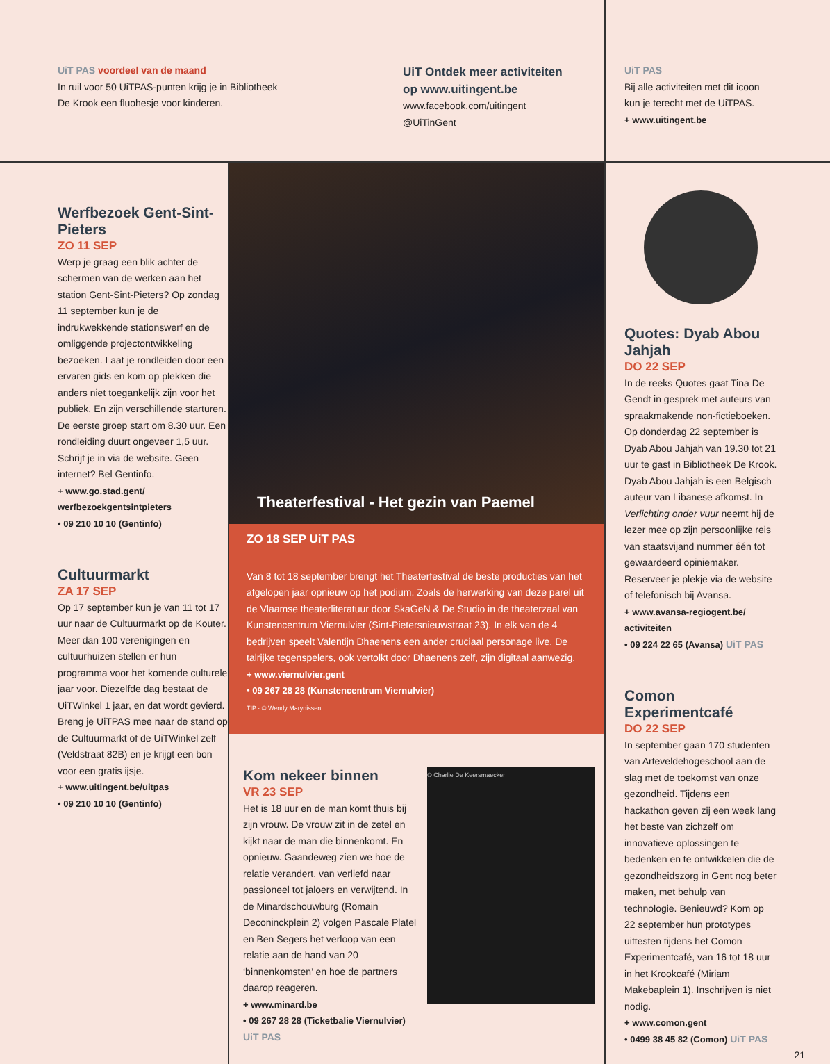UiT PAS voordeel van de maand
In ruil voor 50 UiTPAS-punten krijg je in Bibliotheek
De Krook een fluohesje voor kinderen.
UiT Ontdek meer activiteiten
op www.uitingent.be
www.facebook.com/uitingent
@UiTinGent
UiT PAS
Bij alle activiteiten met dit icoon
kun je terecht met de UiTPAS.
+ www.uitingent.be
Werfbezoek Gent-Sint-Pieters
ZO 11 SEP
Werp je graag een blik achter de schermen van de werken aan het station Gent-Sint-Pieters? Op zondag 11 september kun je de indrukwekkende stationswerf en de omliggende projectontwikkeling bezoeken. Laat je rondleiden door een ervaren gids en kom op plekken die anders niet toegankelijk zijn voor het publiek. En zijn verschillende starturen. De eerste groep start om 8.30 uur. Een rondleiding duurt ongeveer 1,5 uur. Schrijf je in via de website. Geen internet? Bel Gentinfo.
+ www.go.stad.gent/ werfbezoekgentsintpieters
• 09 210 10 10 (Gentinfo)
Cultuurmarkt
ZA 17 SEP
Op 17 september kun je van 11 tot 17 uur naar de Cultuurmarkt op de Kouter. Meer dan 100 verenigingen en cultuurhuizen stellen er hun programma voor het komende culturele jaar voor. Diezelfde dag bestaat de UiTWinkel 1 jaar, en dat wordt gevierd. Breng je UiTPAS mee naar de stand op de Cultuurmarkt of de UiTWinkel zelf (Veldstraat 82B) en je krijgt een bon voor een gratis ijsje.
+ www.uitingent.be/uitpas
• 09 210 10 10 (Gentinfo)
Theaterfestival - Het gezin van Paemel
ZO 18 SEP UiT PAS
Van 8 tot 18 september brengt het Theaterfestival de beste producties van het afgelopen jaar opnieuw op het podium. Zoals de herwerking van deze parel uit de Vlaamse theaterliteratuur door SkaGeN & De Studio in de theaterzaal van Kunstencentrum Viernulvier (Sint-Pietersnieuwstraat 23). In elk van de 4 bedrijven speelt Valentijn Dhaenens een ander cruciaal personage live. De talrijke tegenspelers, ook vertolkt door Dhaenens zelf, zijn digitaal aanwezig.
+ www.viernulvier.gent
• 09 267 28 28 (Kunstencentrum Viernulvier)
TIP · © Wendy Marynissen
Kom nekeer binnen
VR 23 SEP
Het is 18 uur en de man komt thuis bij zijn vrouw. De vrouw zit in de zetel en kijkt naar de man die binnenkomt. En opnieuw. Gaandeweg zien we hoe de relatie verandert, van verliefd naar passioneel tot jaloers en verwijtend. In de Minardschouwburg (Romain Deconinckplein 2) volgen Pascale Platel en Ben Segers het verloop van een relatie aan de hand van 20 ‘binnenkomsten’ en hoe de partners daarop reageren.
+ www.minard.be
• 09 267 28 28 (Ticketbalie Viernulvier)
UiT PAS
© Charlie De Keersmaecker
Quotes: Dyab Abou Jahjah
DO 22 SEP
In de reeks Quotes gaat Tina De Gendt in gesprek met auteurs van spraakmakende non-fictieboeken. Op donderdag 22 september is Dyab Abou Jahjah van 19.30 tot 21 uur te gast in Bibliotheek De Krook. Dyab Abou Jahjah is een Belgisch auteur van Libanese afkomst. In Verlichting onder vuur neemt hij de lezer mee op zijn persoonlijke reis van staatsvijand nummer één tot gewaardeerd opiniemaker. Reserveer je plekje via de website of telefonisch bij Avansa.
+ www.avansa-regiogent.be/ activiteiten
• 09 224 22 65 (Avansa) UiT PAS
Comon Experimentcafé
DO 22 SEP
In september gaan 170 studenten van Arteveldehogeschool aan de slag met de toekomst van onze gezondheid. Tijdens een hackathon geven zij een week lang het beste van zichzelf om innovatieve oplossingen te bedenken en te ontwikkelen die de gezondheidszorg in Gent nog beter maken, met behulp van technologie. Benieuwd? Kom op 22 september hun prototypes uittesten tijdens het Comon Experimentcafé, van 16 tot 18 uur in het Krookcafé (Miriam Makebaplein 1). Inschrijven is niet nodig.
+ www.comon.gent
• 0499 38 45 82 (Comon) UiT PAS
21